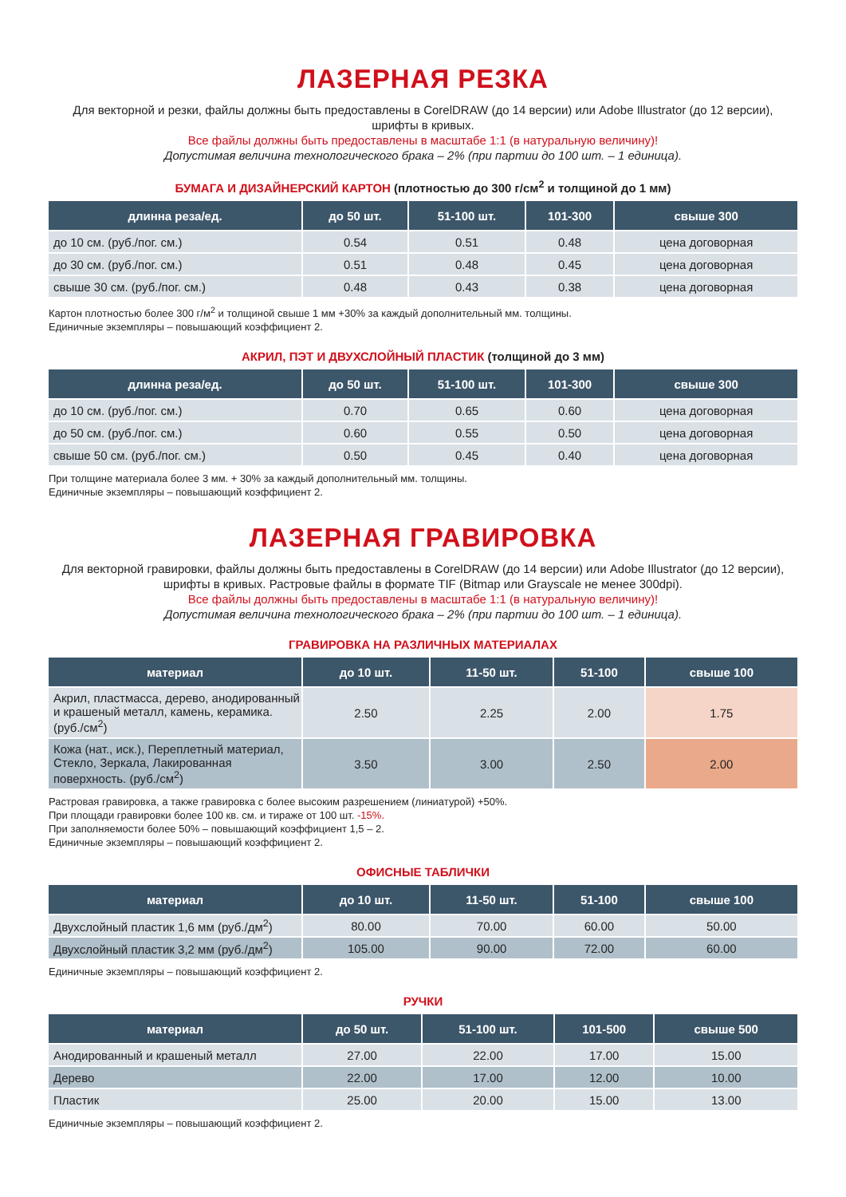ЛАЗЕРНАЯ РЕЗКА
Для векторной и резки, файлы должны быть предоставлены в CorelDRAW (до 14 версии) или Adobe Illustrator (до 12 версии), шрифты в кривых.
Все файлы должны быть предоставлены в масштабе 1:1 (в натуральную величину)!
Допустимая величина технологического брака – 2% (при партии до 100 шт. – 1 единица).
БУМАГА И ДИЗАЙНЕРСКИЙ КАРТОН (плотностью до 300 г/см<sup>2</sup> и толщиной до 1 мм)
| длинна реза/ед. | до 50 шт. | 51-100 шт. | 101-300 | свыше 300 |
| --- | --- | --- | --- | --- |
| до 10 см. (руб./пог. см.) | 0.54 | 0.51 | 0.48 | цена договорная |
| до 30 см. (руб./пог. см.) | 0.51 | 0.48 | 0.45 | цена договорная |
| свыше 30 см. (руб./пог. см.) | 0.48 | 0.43 | 0.38 | цена договорная |
Картон плотностью более 300 г/м<sup>2</sup> и толщиной свыше 1 мм +30% за каждый дополнительный мм. толщины.
Единичные экземпляры – повышающий коэффициент 2.
АКРИЛ, ПЭТ И ДВУХСЛОЙНЫЙ ПЛАСТИК (толщиной до 3 мм)
| длинна реза/ед. | до 50 шт. | 51-100 шт. | 101-300 | свыше 300 |
| --- | --- | --- | --- | --- |
| до 10 см. (руб./пог. см.) | 0.70 | 0.65 | 0.60 | цена договорная |
| до 50 см. (руб./пог. см.) | 0.60 | 0.55 | 0.50 | цена договорная |
| свыше 50 см. (руб./пог. см.) | 0.50 | 0.45 | 0.40 | цена договорная |
При толщине материала более 3 мм. + 30% за каждый дополнительный мм. толщины.
Единичные экземпляры – повышающий коэффициент 2.
ЛАЗЕРНАЯ ГРАВИРОВКА
Для векторной гравировки, файлы должны быть предоставлены в CorelDRAW (до 14 версии) или Adobe Illustrator (до 12 версии), шрифты в кривых. Растровые файлы в формате TIF (Bitmap или Grayscale не менее 300dpi).
Все файлы должны быть предоставлены в масштабе 1:1 (в натуральную величину)!
Допустимая величина технологического брака – 2% (при партии до 100 шт. – 1 единица).
ГРАВИРОВКА НА РАЗЛИЧНЫХ МАТЕРИАЛАХ
| материал | до 10 шт. | 11-50 шт. | 51-100 | свыше 100 |
| --- | --- | --- | --- | --- |
| Акрил, пластмасса, дерево, анодированный и крашеный металл, камень, керамика. (руб./см<sup>2</sup>) | 2.50 | 2.25 | 2.00 | 1.75 |
| Кожа (нат., иск.), Переплетный материал, Стекло, Зеркала, Лакированная поверхность. (руб./см<sup>2</sup>) | 3.50 | 3.00 | 2.50 | 2.00 |
Растровая гравировка, а также гравировка с более высоким разрешением (линиатурой) +50%.
При площади гравировки более 100 кв. см. и тираже от 100 шт. -15%.
При заполняемости более 50% – повышающий коэффициент 1,5 – 2.
Единичные экземпляры – повышающий коэффициент 2.
ОФИСНЫЕ ТАБЛИЧКИ
| материал | до 10 шт. | 11-50 шт. | 51-100 | свыше 100 |
| --- | --- | --- | --- | --- |
| Двухслойный пластик 1,6 мм (руб./дм<sup>2</sup>) | 80.00 | 70.00 | 60.00 | 50.00 |
| Двухслойный пластик 3,2 мм (руб./дм<sup>2</sup>) | 105.00 | 90.00 | 72.00 | 60.00 |
Единичные экземпляры – повышающий коэффициент 2.
РУЧКИ
| материал | до 50 шт. | 51-100 шт. | 101-500 | свыше 500 |
| --- | --- | --- | --- | --- |
| Анодированный и крашеный металл | 27.00 | 22.00 | 17.00 | 15.00 |
| Дерево | 22.00 | 17.00 | 12.00 | 10.00 |
| Пластик | 25.00 | 20.00 | 15.00 | 13.00 |
Единичные экземпляры – повышающий коэффициент 2.